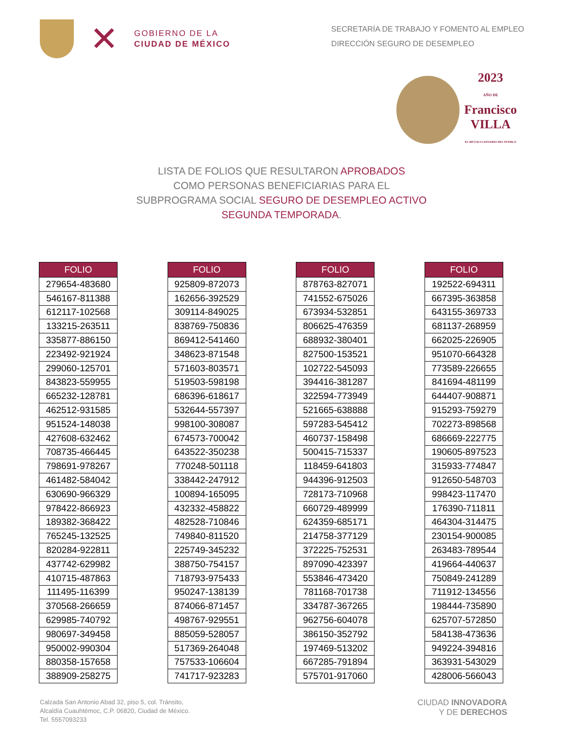✕
GOBIERNO DE LA
CIUDAD DE MÉXICO
SECRETARÍA DE TRABAJO Y FOMENTO AL EMPLEO
DIRECCIÓN SEGURO DE DESEMPLEO
2023
AÑO DE
Francisco
VILLA
EL REVOLUCIONARIO DEL PUEBLO
LISTA DE FOLIOS QUE RESULTARON APROBADOS
COMO PERSONAS BENEFICIARIAS PARA EL
SUBPROGRAMA SOCIAL SEGURO DE DESEMPLEO ACTIVO
SEGUNDA TEMPORADA.
| FOLIO |
| --- |
| 279654-483680 |
| 546167-811388 |
| 612117-102568 |
| 133215-263511 |
| 335877-886150 |
| 223492-921924 |
| 299060-125701 |
| 843823-559955 |
| 665232-128781 |
| 462512-931585 |
| 951524-148038 |
| 427608-632462 |
| 708735-466445 |
| 798691-978267 |
| 461482-584042 |
| 630690-966329 |
| 978422-866923 |
| 189382-368422 |
| 765245-132525 |
| 820284-922811 |
| 437742-629982 |
| 410715-487863 |
| 111495-116399 |
| 370568-266659 |
| 629985-740792 |
| 980697-349458 |
| 950002-990304 |
| 880358-157658 |
| 388909-258275 |
| FOLIO |
| --- |
| 925809-872073 |
| 162656-392529 |
| 309114-849025 |
| 838769-750836 |
| 869412-541460 |
| 348623-871548 |
| 571603-803571 |
| 519503-598198 |
| 686396-618617 |
| 532644-557397 |
| 998100-308087 |
| 674573-700042 |
| 643522-350238 |
| 770248-501118 |
| 338442-247912 |
| 100894-165095 |
| 432332-458822 |
| 482528-710846 |
| 749840-811520 |
| 225749-345232 |
| 388750-754157 |
| 718793-975433 |
| 950247-138139 |
| 874066-871457 |
| 498767-929551 |
| 885059-528057 |
| 517369-264048 |
| 757533-106604 |
| 741717-923283 |
| FOLIO |
| --- |
| 878763-827071 |
| 741552-675026 |
| 673934-532851 |
| 806625-476359 |
| 688932-380401 |
| 827500-153521 |
| 102722-545093 |
| 394416-381287 |
| 322594-773949 |
| 521665-638888 |
| 597283-545412 |
| 460737-158498 |
| 500415-715337 |
| 118459-641803 |
| 944396-912503 |
| 728173-710968 |
| 660729-489999 |
| 624359-685171 |
| 214758-377129 |
| 372225-752531 |
| 897090-423397 |
| 553846-473420 |
| 781168-701738 |
| 334787-367265 |
| 962756-604078 |
| 386150-352792 |
| 197469-513202 |
| 667285-791894 |
| 575701-917060 |
| FOLIO |
| --- |
| 192522-694311 |
| 667395-363858 |
| 643155-369733 |
| 681137-268959 |
| 662025-226905 |
| 951070-664328 |
| 773589-226655 |
| 841694-481199 |
| 644407-908871 |
| 915293-759279 |
| 702273-898568 |
| 686669-222775 |
| 190605-897523 |
| 315933-774847 |
| 912650-548703 |
| 998423-117470 |
| 176390-711811 |
| 464304-314475 |
| 230154-900085 |
| 263483-789544 |
| 419664-440637 |
| 750849-241289 |
| 711912-134556 |
| 198444-735890 |
| 625707-572850 |
| 584138-473636 |
| 949224-394816 |
| 363931-543029 |
| 428006-566043 |
Calzada San Antonio Abad 32, piso 5, col. Tránsito,
Alcaldía Cuauhtémoc, C.P. 06820, Ciudad de México.
Tel. 5557093233
CIUDAD INNOVADORA
Y DE DERECHOS